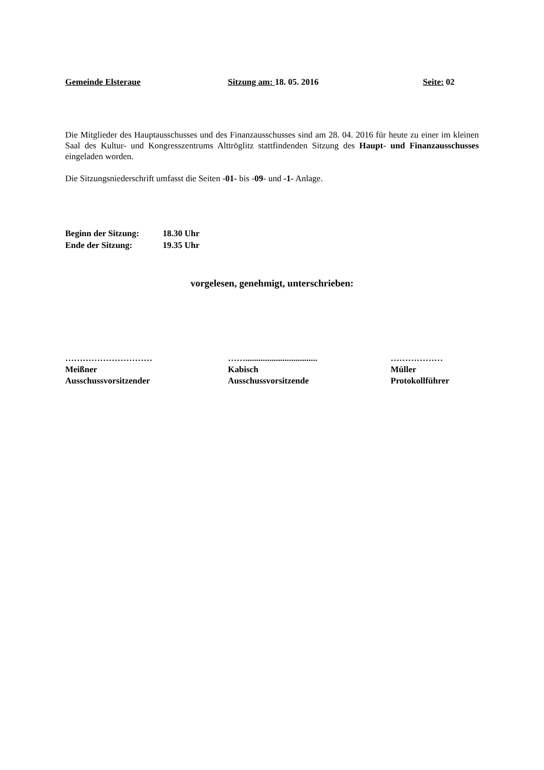Gemeinde Elsteraue Sitzung am: 18. 05. 2016 Seite: 02
Die Mitglieder des Hauptausschusses und des Finanzausschusses sind am 28. 04. 2016 für heute zu einer im kleinen Saal des Kultur- und Kongresszentrums Alttröglitz stattfindenden Sitzung des Haupt- und Finanzausschusses eingeladen worden.
Die Sitzungsniederschrift umfasst die Seiten -01- bis -09- und -1- Anlage.
Beginn der Sitzung: 18.30 Uhr
Ende der Sitzung: 19.35 Uhr
vorgelesen, genehmigt, unterschrieben:
…………………………
Meißner
Ausschussvorsitzender
…….................................
Kabisch
Ausschussvorsitzende
………………
Müller
Protokollführer